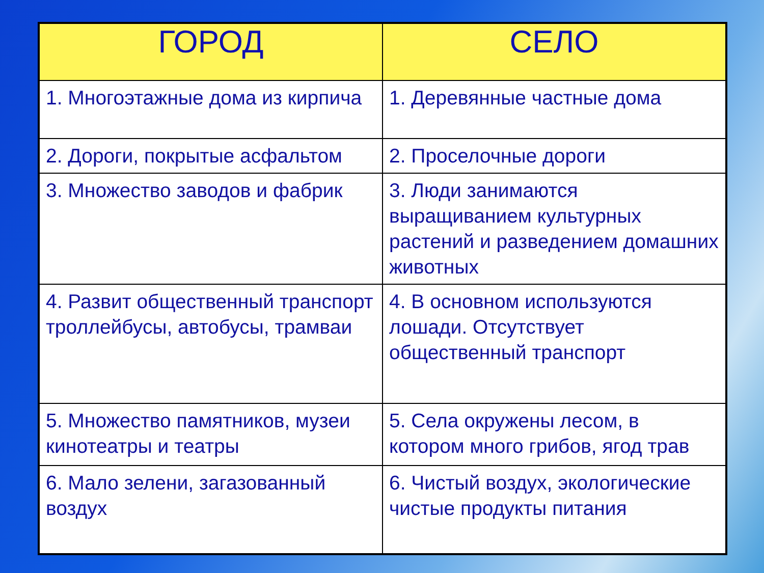| ГОРОД | СЕЛО |
| --- | --- |
| 1. Многоэтажные дома из кирпича | 1. Деревянные частные дома |
| 2. Дороги, покрытые асфальтом | 2. Проселочные дороги |
| 3. Множество заводов и фабрик | 3. Люди занимаются выращиванием культурных растений и разведением домашних животных |
| 4. Развит общественный транспорт троллейбусы, автобусы, трамваи | 4. В основном используются лошади. Отсутствует общественный транспорт |
| 5. Множество памятников, музеи кинотеатры и театры | 5. Села окружены лесом, в котором много грибов, ягод трав |
| 6. Мало зелени, загазованный воздух | 6. Чистый воздух, экологические чистые продукты питания |